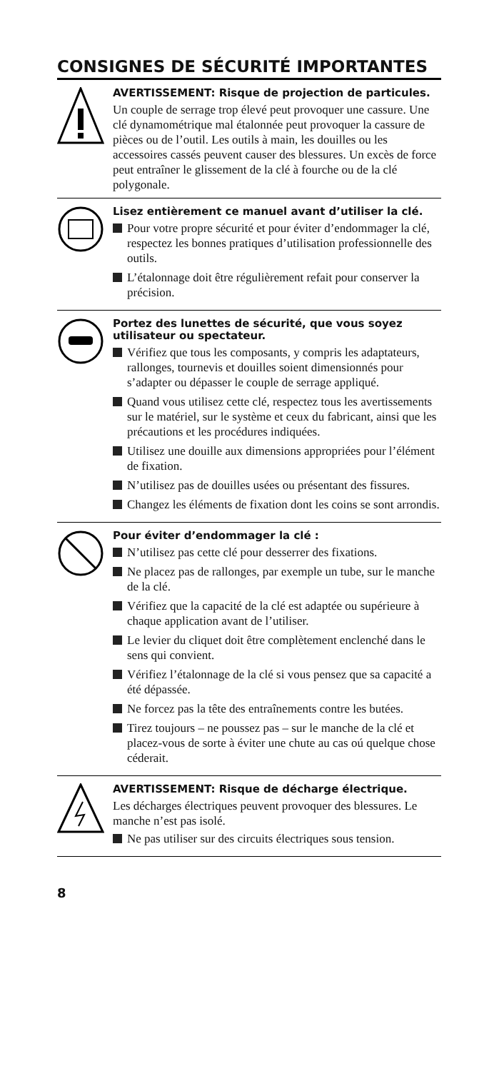CONSIGNES DE SÉCURITÉ IMPORTANTES
AVERTISSEMENT: Risque de projection de particules.
Un couple de serrage trop élevé peut provoquer une cassure. Une clé dynamométrique mal étalonnée peut provoquer la cassure de pièces ou de l’outil. Les outils à main, les douilles ou les accessoires cassés peuvent causer des blessures. Un excès de force peut entraîner le glissement de la clé à fourche ou de la clé polygonale.
Lisez entièrement ce manuel avant d’utiliser la clé.
Pour votre propre sécurité et pour éviter d’endommager la clé, respectez les bonnes pratiques d’utilisation professionnelle des outils.
L’étalonnage doit être régulièrement refait pour conserver la précision.
Portez des lunettes de sécurité, que vous soyez utilisateur ou spectateur.
Vérifiez que tous les composants, y compris les adaptateurs, rallonges, tournevis et douilles soient dimensionnés pour s’adapter ou dépasser le couple de serrage appliqué.
Quand vous utilisez cette clé, respectez tous les avertissements sur le matériel, sur le système et ceux du fabricant, ainsi que les précautions et les procédures indiquées.
Utilisez une douille aux dimensions appropriées pour l’élément de fixation.
N’utilisez pas de douilles usées ou présentant des fissures.
Changez les éléments de fixation dont les coins se sont arrondis.
Pour éviter d’endommager la clé :
N’utilisez pas cette clé pour desserrer des fixations.
Ne placez pas de rallonges, par exemple un tube, sur le manche de la clé.
Vérifiez que la capacité de la clé est adaptée ou supérieure à chaque application avant de l’utiliser.
Le levier du cliquet doit être complètement enclenché dans le sens qui convient.
Vérifiez l’étalonnage de la clé si vous pensez que sa capacité a été dépassée.
Ne forcez pas la tête des entraînements contre les butées.
Tirez toujours – ne poussez pas – sur le manche de la clé et placez-vous de sorte à éviter une chute au cas oú quelque chose céderait.
AVERTISSEMENT: Risque de décharge électrique.
Les décharges électriques peuvent provoquer des blessures. Le manche n’est pas isolé.
Ne pas utiliser sur des circuits électriques sous tension.
8